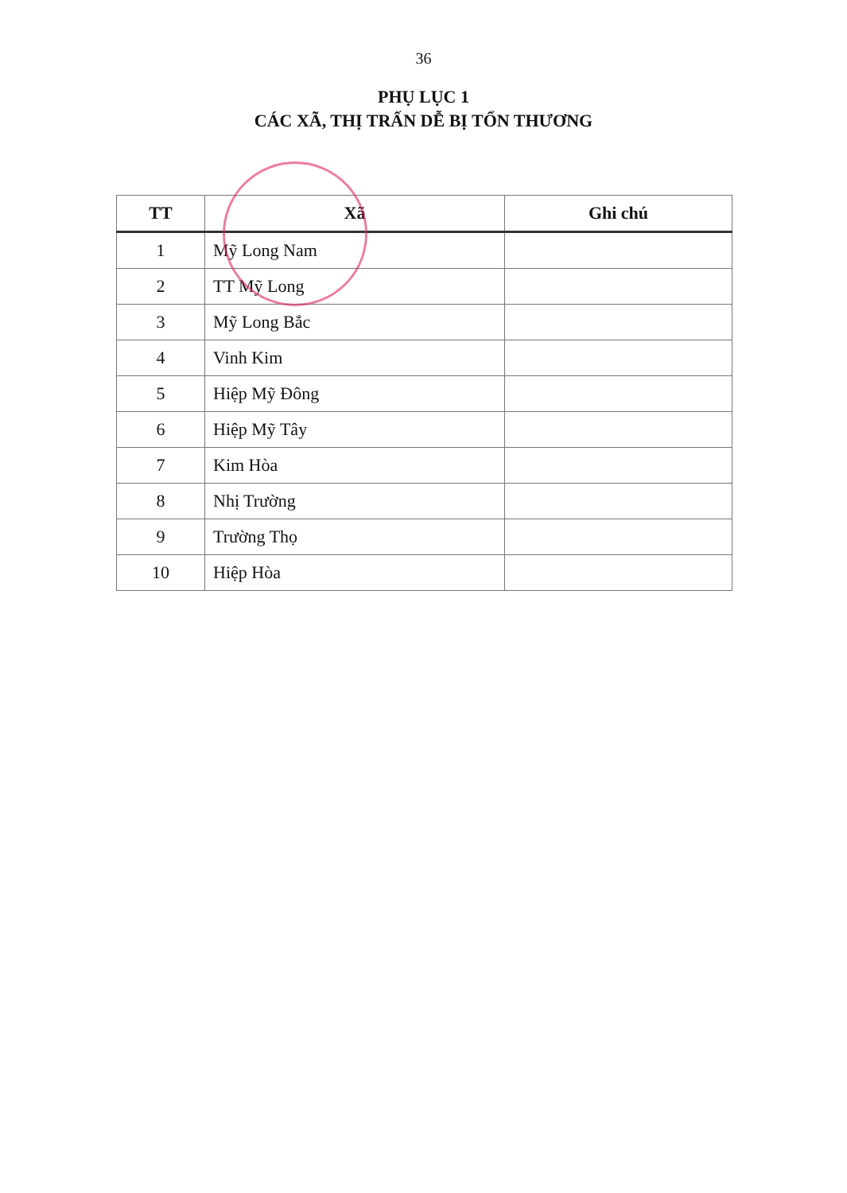36
PHỤ LỤC 1
CÁC XÃ, THỊ TRẤN DỄ BỊ TỔN THƯƠNG
| TT | Xã | Ghi chú |
| --- | --- | --- |
| 1 | Mỹ Long Nam | |
| 2 | TT Mỹ Long | |
| 3 | Mỹ Long Bắc | |
| 4 | Vinh Kim | |
| 5 | Hiệp Mỹ Đông | |
| 6 | Hiệp Mỹ Tây | |
| 7 | Kim Hòa | |
| 8 | Nhị Trường | |
| 9 | Trường Thọ | |
| 10 | Hiệp Hòa | |